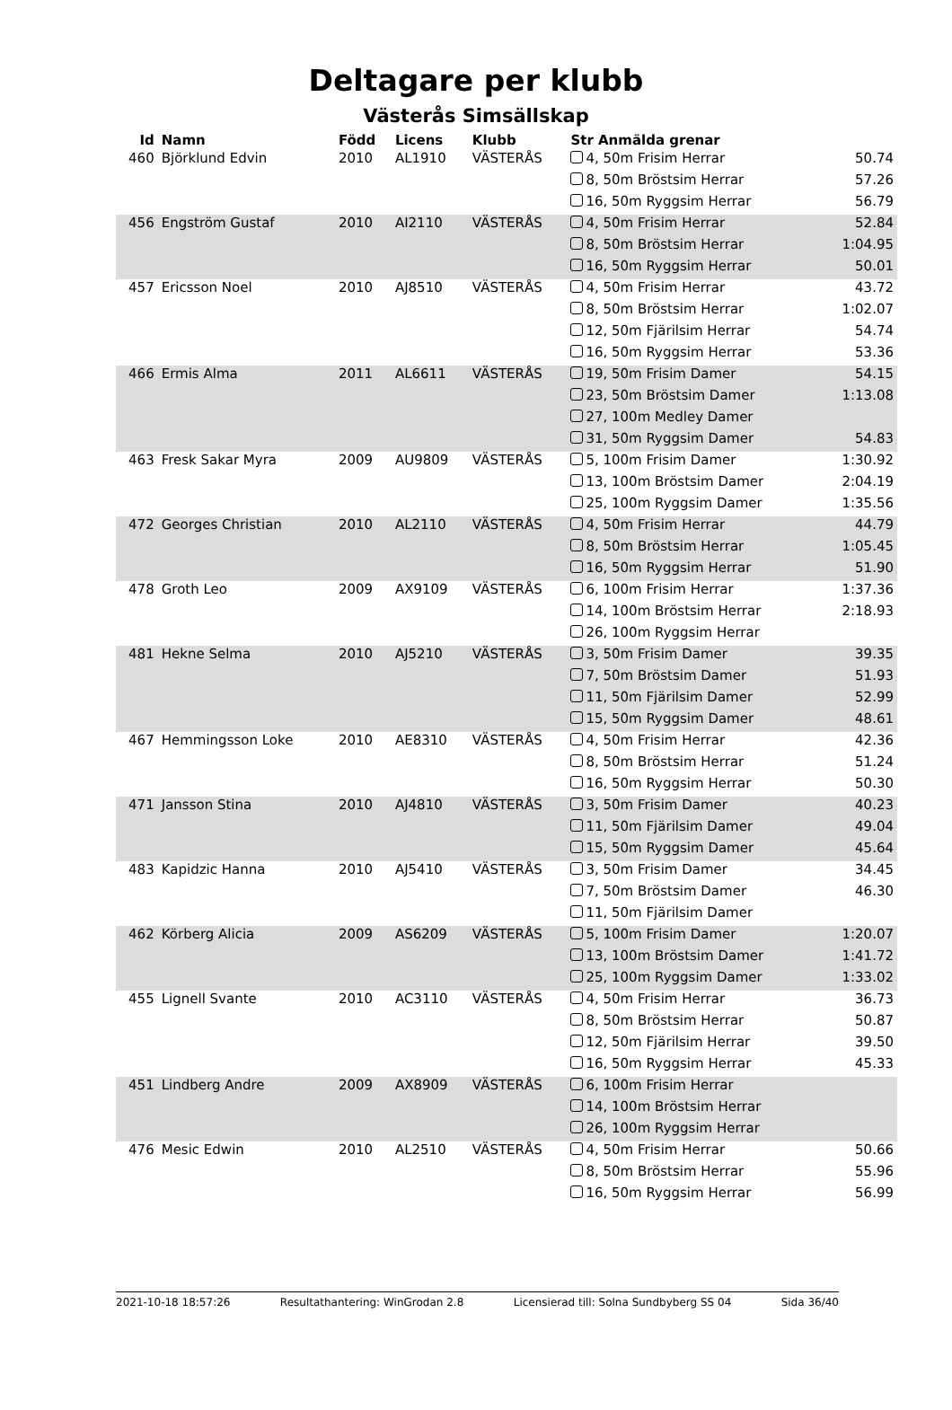Deltagare per klubb
Västerås Simsällskap
| Id | Namn | Född | Licens | Klubb | Str Anmälda grenar | |
| --- | --- | --- | --- | --- | --- | --- |
| 460 | Björklund Edvin | 2010 | AL1910 | VÄSTERÅS | 4, 50m Frisim Herrar | 50.74 |
| | | | | | 8, 50m Bröstsim Herrar | 57.26 |
| | | | | | 16, 50m Ryggsim Herrar | 56.79 |
| 456 | Engström Gustaf | 2010 | AI2110 | VÄSTERÅS | 4, 50m Frisim Herrar | 52.84 |
| | | | | | 8, 50m Bröstsim Herrar | 1:04.95 |
| | | | | | 16, 50m Ryggsim Herrar | 50.01 |
| 457 | Ericsson Noel | 2010 | AJ8510 | VÄSTERÅS | 4, 50m Frisim Herrar | 43.72 |
| | | | | | 8, 50m Bröstsim Herrar | 1:02.07 |
| | | | | | 12, 50m Fjärilsim Herrar | 54.74 |
| | | | | | 16, 50m Ryggsim Herrar | 53.36 |
| 466 | Ermis Alma | 2011 | AL6611 | VÄSTERÅS | 19, 50m Frisim Damer | 54.15 |
| | | | | | 23, 50m Bröstsim Damer | 1:13.08 |
| | | | | | 27, 100m Medley Damer | |
| | | | | | 31, 50m Ryggsim Damer | 54.83 |
| 463 | Fresk Sakar Myra | 2009 | AU9809 | VÄSTERÅS | 5, 100m Frisim Damer | 1:30.92 |
| | | | | | 13, 100m Bröstsim Damer | 2:04.19 |
| | | | | | 25, 100m Ryggsim Damer | 1:35.56 |
| 472 | Georges Christian | 2010 | AL2110 | VÄSTERÅS | 4, 50m Frisim Herrar | 44.79 |
| | | | | | 8, 50m Bröstsim Herrar | 1:05.45 |
| | | | | | 16, 50m Ryggsim Herrar | 51.90 |
| 478 | Groth Leo | 2009 | AX9109 | VÄSTERÅS | 6, 100m Frisim Herrar | 1:37.36 |
| | | | | | 14, 100m Bröstsim Herrar | 2:18.93 |
| | | | | | 26, 100m Ryggsim Herrar | |
| 481 | Hekne Selma | 2010 | AJ5210 | VÄSTERÅS | 3, 50m Frisim Damer | 39.35 |
| | | | | | 7, 50m Bröstsim Damer | 51.93 |
| | | | | | 11, 50m Fjärilsim Damer | 52.99 |
| | | | | | 15, 50m Ryggsim Damer | 48.61 |
| 467 | Hemmingsson Loke | 2010 | AE8310 | VÄSTERÅS | 4, 50m Frisim Herrar | 42.36 |
| | | | | | 8, 50m Bröstsim Herrar | 51.24 |
| | | | | | 16, 50m Ryggsim Herrar | 50.30 |
| 471 | Jansson Stina | 2010 | AJ4810 | VÄSTERÅS | 3, 50m Frisim Damer | 40.23 |
| | | | | | 11, 50m Fjärilsim Damer | 49.04 |
| | | | | | 15, 50m Ryggsim Damer | 45.64 |
| 483 | Kapidzic Hanna | 2010 | AJ5410 | VÄSTERÅS | 3, 50m Frisim Damer | 34.45 |
| | | | | | 7, 50m Bröstsim Damer | 46.30 |
| | | | | | 11, 50m Fjärilsim Damer | |
| 462 | Körberg Alicia | 2009 | AS6209 | VÄSTERÅS | 5, 100m Frisim Damer | 1:20.07 |
| | | | | | 13, 100m Bröstsim Damer | 1:41.72 |
| | | | | | 25, 100m Ryggsim Damer | 1:33.02 |
| 455 | Lignell Svante | 2010 | AC3110 | VÄSTERÅS | 4, 50m Frisim Herrar | 36.73 |
| | | | | | 8, 50m Bröstsim Herrar | 50.87 |
| | | | | | 12, 50m Fjärilsim Herrar | 39.50 |
| | | | | | 16, 50m Ryggsim Herrar | 45.33 |
| 451 | Lindberg Andre | 2009 | AX8909 | VÄSTERÅS | 6, 100m Frisim Herrar | |
| | | | | | 14, 100m Bröstsim Herrar | |
| | | | | | 26, 100m Ryggsim Herrar | |
| 476 | Mesic Edwin | 2010 | AL2510 | VÄSTERÅS | 4, 50m Frisim Herrar | 50.66 |
| | | | | | 8, 50m Bröstsim Herrar | 55.96 |
| | | | | | 16, 50m Ryggsim Herrar | 56.99 |
2021-10-18 18:57:26 Resultathantering: WinGrodan 2.8 Licensierad till: Solna Sundbyberg SS 04 Sida 36/40